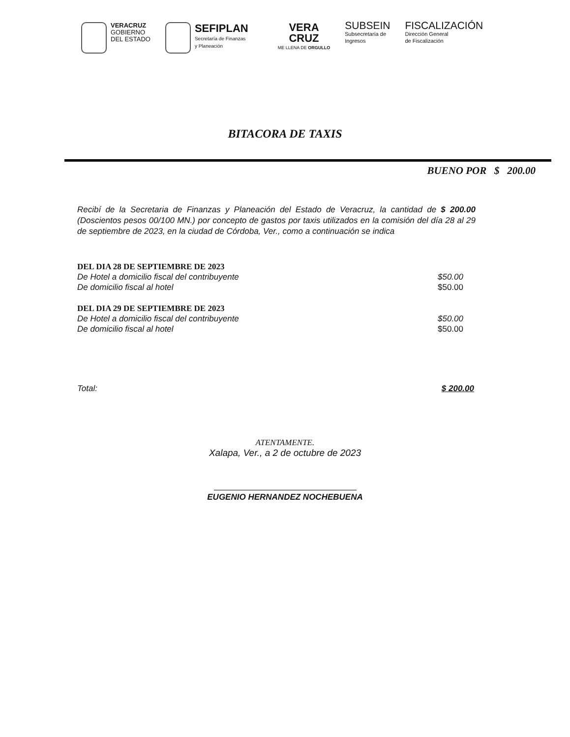VERACRUZ
GOBIERNO
DEL ESTADO
SEFIPLAN
Secretaría de Finanzas
y Planeación
VERA
CRUZ
ME LLENA DE ORGULLO
SUBSEIN
Subsecretaría de
Ingresos
FISCALIZACIÓN
Dirección General
de Fiscalización
BITACORA DE TAXIS
BUENO POR $ 200.00
Recibí de la Secretaria de Finanzas y Planeación del Estado de Veracruz, la cantidad de $ 200.00 (Doscientos pesos 00/100 MN.) por concepto de gastos por taxis utilizados en la comisión del día 28 al 29 de septiembre de 2023, en la ciudad de Córdoba, Ver., como a continuación se indica
DEL DIA 28 DE SEPTIEMBRE DE 2023
De Hotel a domicilio fiscal del contribuyente $50.00
De domicilio fiscal al hotel $50.00
DEL DIA 29 DE SEPTIEMBRE DE 2023
De Hotel a domicilio fiscal del contribuyente $50.00
De domicilio fiscal al hotel $50.00
Total: $ 200.00
ATENTAMENTE.
Xalapa, Ver., a 2 de octubre de 2023
EUGENIO HERNANDEZ NOCHEBUENA